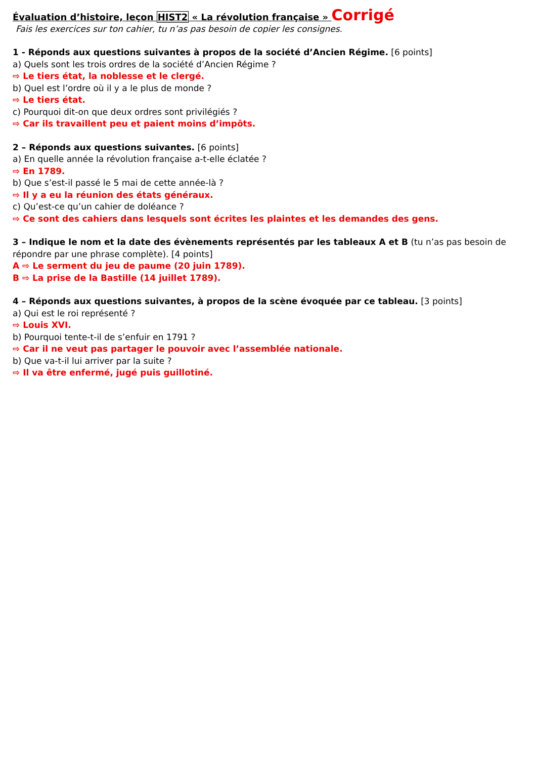Évaluation d’histoire, leçon HIST2 « La révolution française » Corrigé
Fais les exercices sur ton cahier, tu n’as pas besoin de copier les consignes.
1 - Réponds aux questions suivantes à propos de la société d’Ancien Régime. [6 points]
a) Quels sont les trois ordres de la société d’Ancien Régime ?
⇨ Le tiers état, la noblesse et le clergé.
b) Quel est l’ordre où il y a le plus de monde ?
⇨ Le tiers état.
c) Pourquoi dit-on que deux ordres sont privilégiés ?
⇨ Car ils travaillent peu et paient moins d’impôts.
2 – Réponds aux questions suivantes. [6 points]
a) En quelle année la révolution française a-t-elle éclatée ?
⇨ En 1789.
b) Que s’est-il passé le 5 mai de cette année-là ?
⇨ Il y a eu la réunion des états généraux.
c) Qu’est-ce qu’un cahier de doléance ?
⇨ Ce sont des cahiers dans lesquels sont écrites les plaintes et les demandes des gens.
3 – Indique le nom et la date des évènements représentés par les tableaux A et B (tu n’as pas besoin de répondre par une phrase complète). [4 points]
A ⇨ Le serment du jeu de paume (20 juin 1789).
B ⇨ La prise de la Bastille (14 juillet 1789).
4 – Réponds aux questions suivantes, à propos de la scène évoquée par ce tableau. [3 points]
a) Qui est le roi représenté ?
⇨ Louis XVI.
b) Pourquoi tente-t-il de s’enfuir en 1791 ?
⇨ Car il ne veut pas partager le pouvoir avec l’assemblée nationale.
b) Que va-t-il lui arriver par la suite ?
⇨ Il va être enfermé, jugé puis guillotiné.